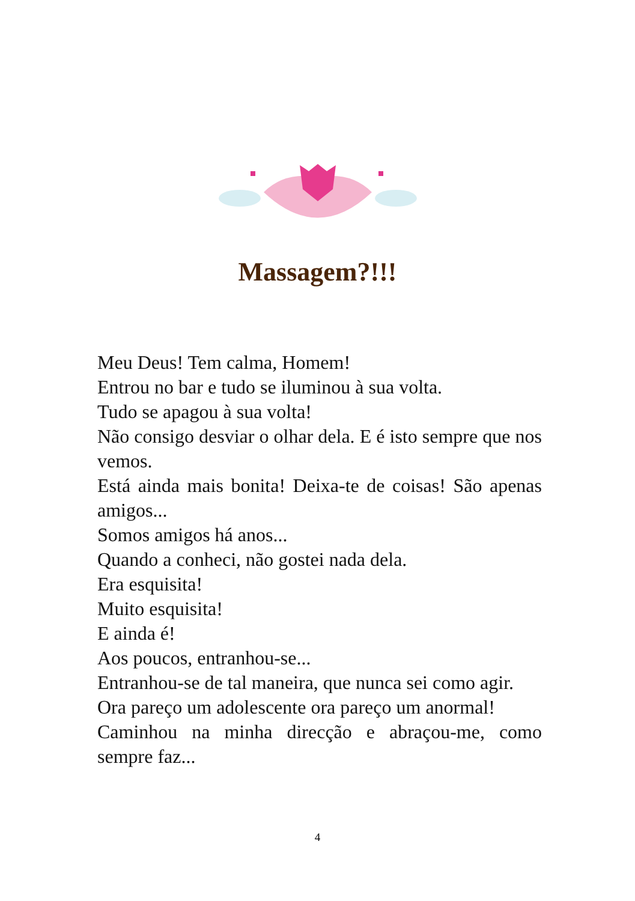Massagem?!!!
Meu Deus! Tem calma, Homem!
Entrou no bar e tudo se iluminou à sua volta.
Tudo se apagou à sua volta!
Não consigo desviar o olhar dela. E é isto sempre que nos vemos.
Está ainda mais bonita! Deixa-te de coisas! São apenas amigos...
Somos amigos há anos...
Quando a conheci, não gostei nada dela.
Era esquisita!
Muito esquisita!
E ainda é!
Aos poucos, entranhou-se...
Entranhou-se de tal maneira, que nunca sei como agir.
Ora pareço um adolescente ora pareço um anormal!
Caminhou na minha direcção e abraçou-me, como sempre faz...
4